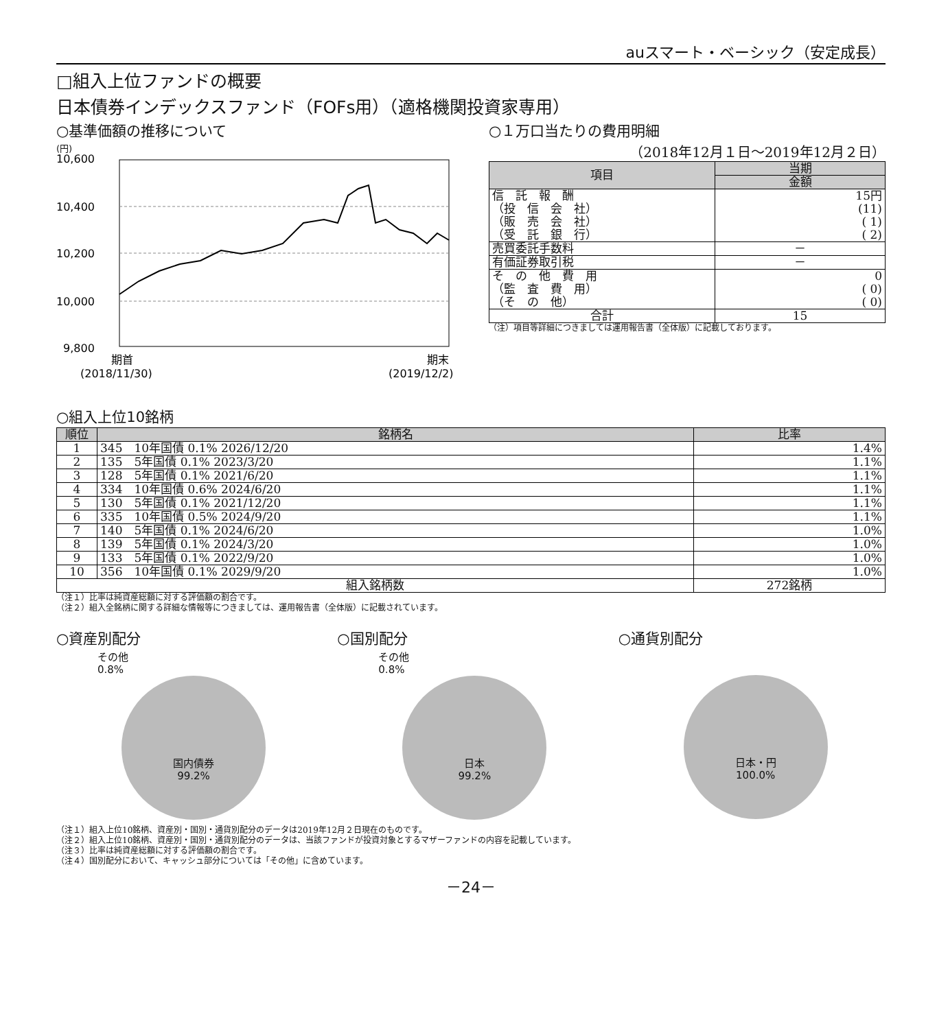auスマート・ベーシック（安定成長）
□組入上位ファンドの概要
日本債券インデックスファンド（FOFs用）（適格機関投資家専用）
○基準価額の推移について
(円)
10,600
10,400
10,200
10,000
9,800
期首
(2018/11/30)
期末
(2019/12/2)
○１万口当たりの費用明細
（2018年12月１日～2019年12月２日）
| 項目 | 当期 |
| --- | --- |
| | 金額 |
| 信 託 報 酬 （投 信 会 社） （販 売 会 社） （受 託 銀 行） | 15円 (11) ( 1) ( 2) |
| 売買委託手数料 | － |
| 有価証券取引税 | － |
| そ の 他 費 用 （監 査 費 用） （そ の 他） | 0 ( 0) ( 0) |
| 合計 | 15 |
（注）項目等詳細につきましては運用報告書（全体版）に記載しております。
○組入上位10銘柄
| 順位 | 銘柄名 | 比率 |
| --- | --- | --- |
| 1 | 345 10年国債 0.1% 2026/12/20 | 1.4% |
| 2 | 135 5年国債 0.1% 2023/3/20 | 1.1% |
| 3 | 128 5年国債 0.1% 2021/6/20 | 1.1% |
| 4 | 334 10年国債 0.6% 2024/6/20 | 1.1% |
| 5 | 130 5年国債 0.1% 2021/12/20 | 1.1% |
| 6 | 335 10年国債 0.5% 2024/9/20 | 1.1% |
| 7 | 140 5年国債 0.1% 2024/6/20 | 1.0% |
| 8 | 139 5年国債 0.1% 2024/3/20 | 1.0% |
| 9 | 133 5年国債 0.1% 2022/9/20 | 1.0% |
| 10 | 356 10年国債 0.1% 2029/9/20 | 1.0% |
| 組入銘柄数 | | 272銘柄 |
（注１）比率は純資産総額に対する評価額の割合です。
（注２）組入全銘柄に関する詳細な情報等につきましては、運用報告書（全体版）に記載されています。
○資産別配分
その他
0.8%
国内債券
99.2%
○国別配分
その他
0.8%
日本
99.2%
○通貨別配分
日本・円
100.0%
（注１）組入上位10銘柄、資産別・国別・通貨別配分のデータは2019年12月２日現在のものです。
（注２）組入上位10銘柄、資産別・国別・通貨別配分のデータは、当該ファンドが投資対象とするマザーファンドの内容を記載しています。
（注３）比率は純資産総額に対する評価額の割合です。
（注４）国別配分において、キャッシュ部分については「その他」に含めています。
－24－